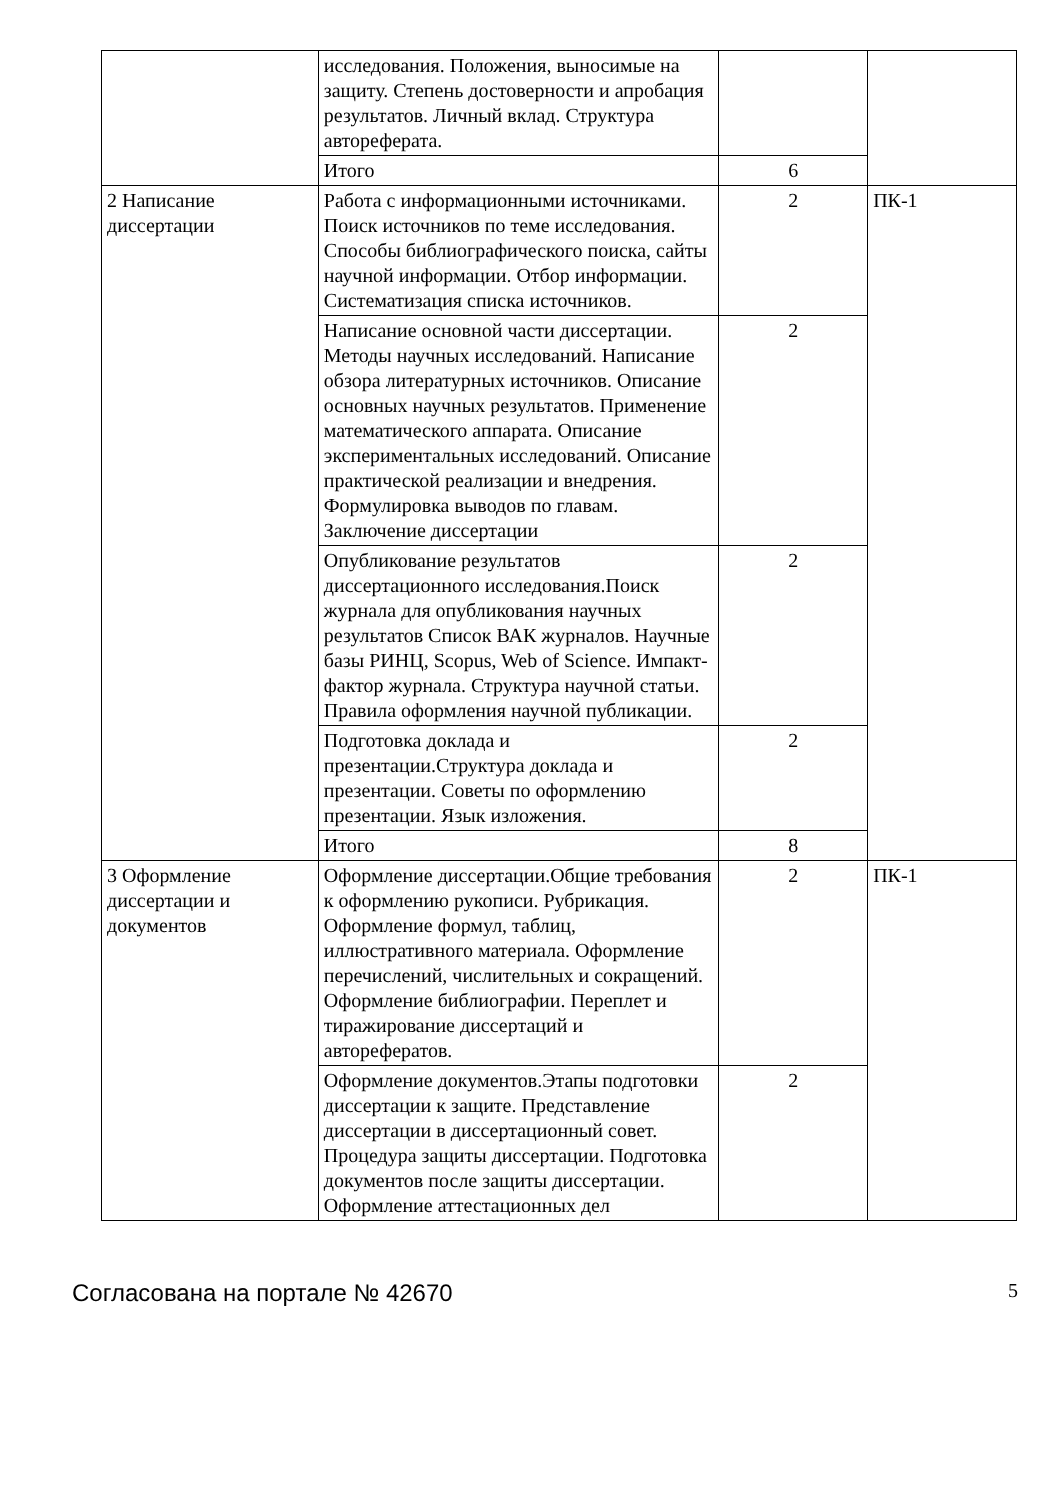| | исследования. Положения, выносимые на защиту. Степень достоверности и апробация результатов. Личный вклад. Структура автореферата. | | |
| | Итого | 6 | |
| 2 Написание диссертации | Работа с информационными источниками. Поиск источников по теме исследования. Способы библиографического поиска, сайты научной информации. Отбор информации. Систематизация списка источников. | 2 | ПК-1 |
| | Написание основной части диссертации. Методы научных исследований. Написание обзора литературных источников. Описание основных научных результатов. Применение математического аппарата. Описание экспериментальных исследований. Описание практической реализации и внедрения. Формулировка выводов по главам. Заключение диссертации | 2 | |
| | Опубликование результатов диссертационного исследования.Поиск журнала для опубликования научных результатов Список ВАК журналов. Научные базы РИНЦ, Scopus, Web of Science. Импакт-фактор журнала. Структура научной статьи. Правила оформления научной публикации. | 2 | |
| | Подготовка доклада и презентации.Структура доклада и презентации. Советы по оформлению презентации. Язык изложения. | 2 | |
| | Итого | 8 | |
| 3 Оформление диссертации и документов | Оформление диссертации.Общие требования к оформлению рукописи. Рубрикация. Оформление формул, таблиц, иллюстративного материала. Оформление перечислений, числительных и сокращений. Оформление библиографии. Переплет и тиражирование диссертаций и авторефератов. | 2 | ПК-1 |
| | Оформление документов.Этапы подготовки диссертации к защите. Представление диссертации в диссертационный совет. Процедура защиты диссертации. Подготовка документов после защиты диссертации. Оформление аттестационных дел | 2 | |
Согласована на портале № 42670 5